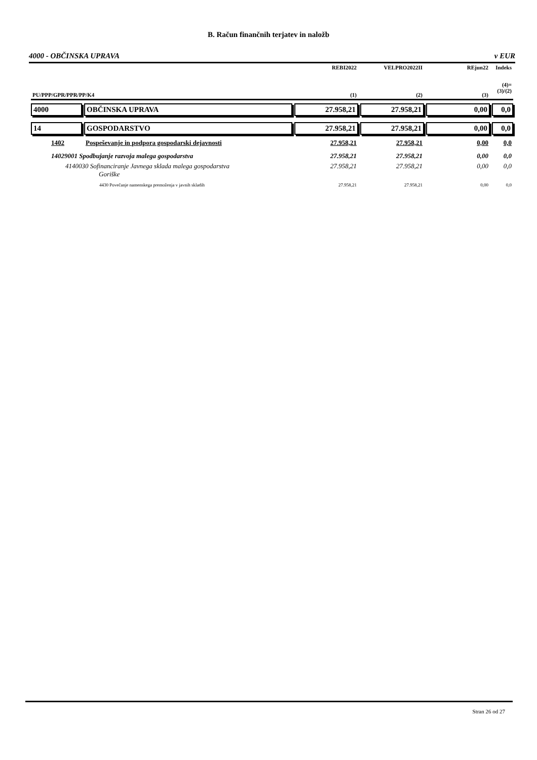B. Račun finančnih terjatev in naložb
4000 - OBČINSKA UPRAVA v EUR
| | | REBI2022 | VELPRO2022II | REjun22 | Indeks |
| --- | --- | --- | --- | --- | --- |
| PU/PPP/GPR/PPR/PP/K4 | | (1) | (2) | (3) | (4)= (3)/(2) |
| 4000 | OBČINSKA UPRAVA | 27.958,21 | 27.958,21 | 0,00 | 0,0 |
| 14 | GOSPODARSTVO | 27.958,21 | 27.958,21 | 0,00 | 0,0 |
| 1402 | Pospeševanje in podpora gospodarski dejavnosti | 27.958,21 | 27.958,21 | 0,00 | 0,0 |
| 14029001 Spodbujanje razvoja malega gospodarstva | | 27.958,21 | 27.958,21 | 0,00 | 0,0 |
| 4140030 Sofinanciranje Javnega sklada malega gospodarstva Goriške | | 27.958,21 | 27.958,21 | 0,00 | 0,0 |
| 4430 Povečanje namenskega premoženja v javnih skladih | | 27.958,21 | 27.958,21 | 0,00 | 0,0 |
Stran 26 od 27